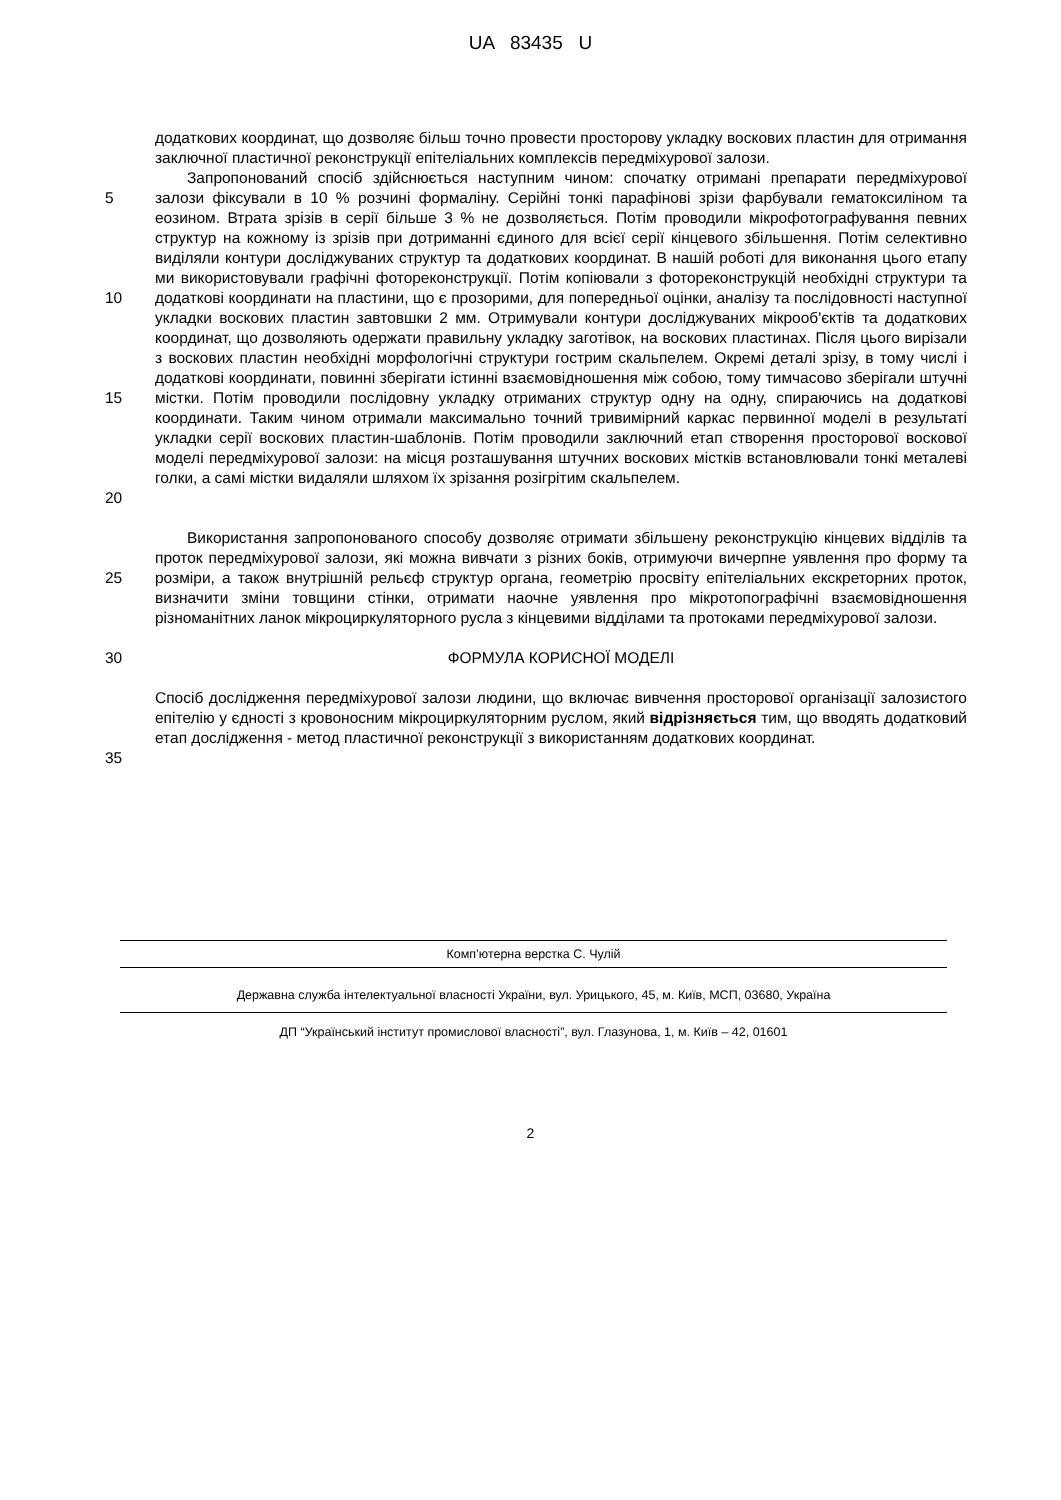UA 83435 U
додаткових координат, що дозволяє більш точно провести просторову укладку воскових пластин для отримання заключної пластичної реконструкції епітеліальних комплексів передміхурової залози.
5
10
15
20
Запропонований спосіб здійснюється наступним чином: спочатку отримані препарати передміхурової залози фіксували в 10 % розчині формаліну. Серійні тонкі парафінові зрізи фарбували гематоксиліном та еозином. Втрата зрізів в серії більше 3 % не дозволяється. Потім проводили мікрофотографування певних структур на кожному із зрізів при дотриманні єдиного для всієї серії кінцевого збільшення. Потім селективно виділяли контури досліджуваних структур та додаткових координат. В нашій роботі для виконання цього етапу ми використовували графічні фотореконструкції. Потім копіювали з фотореконструкцій необхідні структури та додаткові координати на пластини, що є прозорими, для попередньої оцінки, аналізу та послідовності наступної укладки воскових пластин завтовшки 2 мм. Отримували контури досліджуваних мікрооб'єктів та додаткових координат, що дозволяють одержати правильну укладку заготівок, на воскових пластинах. Після цього вирізали з воскових пластин необхідні морфологічні структури гострим скальпелем. Окремі деталі зрізу, в тому числі і додаткові координати, повинні зберігати істинні взаємовідношення між собою, тому тимчасово зберігали штучні містки. Потім проводили послідовну укладку отриманих структур одну на одну, спираючись на додаткові координати. Таким чином отримали максимально точний тривимірний каркас первинної моделі в результаті укладки серії воскових пластин-шаблонів. Потім проводили заключний етап створення просторової воскової моделі передміхурової залози: на місця розташування штучних воскових містків встановлювали тонкі металеві голки, а самі містки видаляли шляхом їх зрізання розігрітим скальпелем.
25 Використання запропонованого способу дозволяє отримати збільшену реконструкцію кінцевих відділів та проток передміхурової залози, які можна вивчати з різних боків, отримуючи вичерпне уявлення про форму та розміри, а також внутрішній рельєф структур органа, геометрію просвіту епітеліальних екскреторних проток, визначити зміни товщини стінки, отримати наочне уявлення про мікротопографічні взаємовідношення різноманітних ланок мікроциркуляторного русла з кінцевими відділами та протоками передміхурової залози.
30 ФОРМУЛА КОРИСНОЇ МОДЕЛІ
35 Спосіб дослідження передміхурової залози людини, що включає вивчення просторової організації залозистого епітелію у єдності з кровоносним мікроциркуляторним руслом, який відрізняється тим, що вводять додатковий етап дослідження - метод пластичної реконструкції з використанням додаткових координат.
Комп’ютерна верстка С. Чулій
Державна служба інтелектуальної власності України, вул. Урицького, 45, м. Київ, МСП, 03680, Україна
ДП “Український інститут промислової власності”, вул. Глазунова, 1, м. Київ – 42, 01601
2